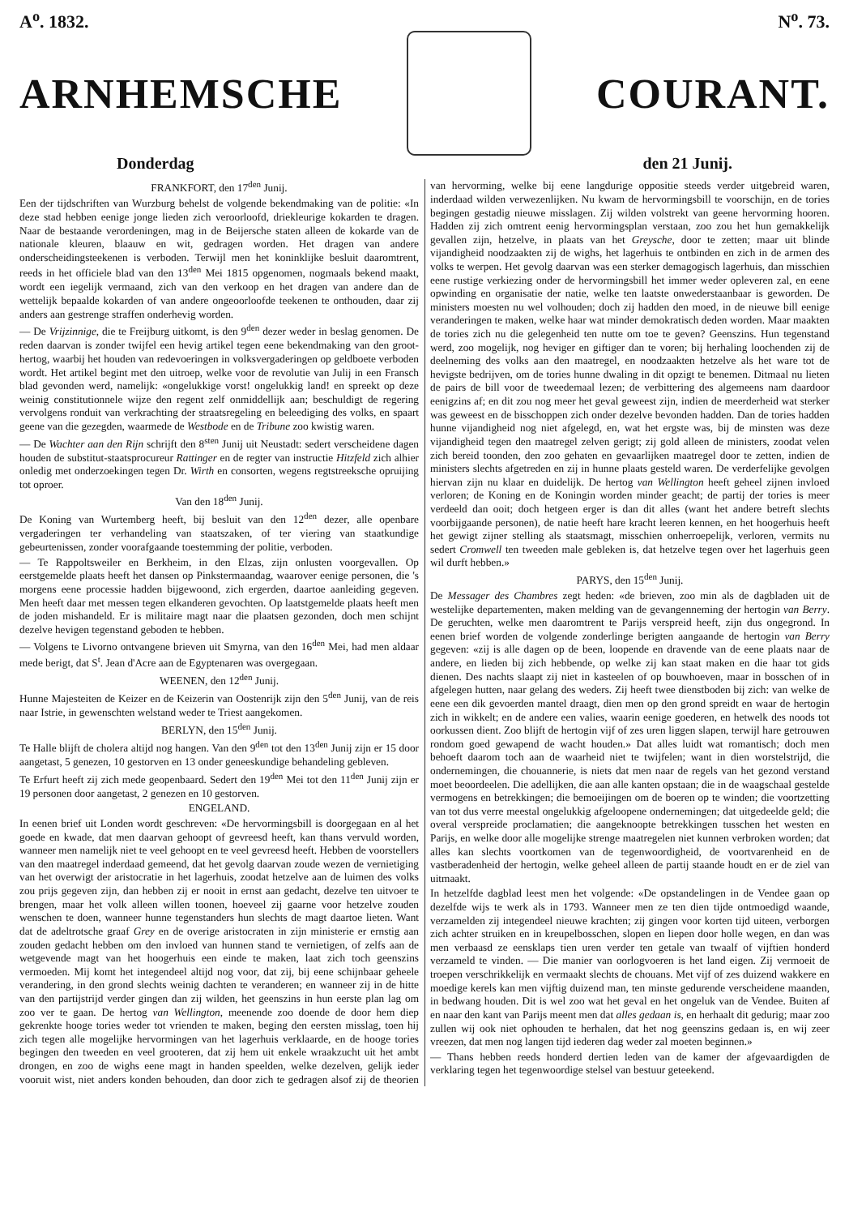A<sup>o</sup>. 1832. N<sup>o</sup>. 73.
ARNHEMSCHE COURANT.
Donderdag den 21 Junij.
FRANKFORT, den 17<sup>den</sup> Junij.
Een der tijdschriften van Wurzburg behelst de volgende bekendmaking van de politie: «In deze stad hebben eenige jonge lieden zich veroorloofd, driekleurige kokarden te dragen. Naar de bestaande verordeningen, mag in de Beijersche staten alleen de kokarde van de nationale kleuren, blaauw en wit, gedragen worden. Het dragen van andere onderscheidingsteekenen is verboden. Terwijl men het koninklijke besluit daaromtrent, reeds in het officiele blad van den 13<sup>den</sup> Mei 1815 opgenomen, nogmaals bekend maakt, wordt een iegelijk vermaand, zich van den verkoop en het dragen van andere dan de wettelijk bepaalde kokarden of van andere ongeoorloofde teekenen te onthouden, daar zij anders aan gestrenge straffen onderhevig worden.
— De Vrijzinnige, die te Freijburg uitkomt, is den 9<sup>den</sup> dezer weder in beslag genomen. De reden daarvan is zonder twijfel een hevig artikel tegen eene bekendmaking van den groot-hertog, waarbij het houden van redevoeringen in volksvergaderingen op geldboete verboden wordt. Het artikel begint met den uitroep, welke voor de revolutie van Julij in een Fransch blad gevonden werd, namelijk: «ongelukkige vorst! ongelukkig land! en spreekt op deze weinig constitutionnele wijze den regent zelf onmiddellijk aan; beschuldigt de regering vervolgens ronduit van verkrachting der straatsregeling en beleediging des volks, en spaart geene van die gezegden, waarmede de Westbode en de Tribune zoo kwistig waren.
— De Wachter aan den Rijn schrijft den 8<sup>sten</sup> Junij uit Neustadt: sedert verscheidene dagen houden de substitut-staatsprocureur Rattinger en de regter van instructie Hitzfeld zich alhier onledig met onderzoekingen tegen Dr. Wirth en consorten, wegens regtstreeksche opruijing tot oproer.
Van den 18<sup>den</sup> Junij.
De Koning van Wurtemberg heeft, bij besluit van den 12<sup>den</sup> dezer, alle openbare vergaderingen ter verhandeling van staatszaken, of ter viering van staatkundige gebeurtenissen, zonder voorafgaande toestemming der politie, verboden.
— Te Rappoltsweiler en Berkheim, in den Elzas, zijn onlusten voorgevallen. Op eerstgemelde plaats heeft het dansen op Pinkstermaandag, waarover eenige personen, die 's morgens eene processie hadden bijgewoond, zich ergerden, daartoe aanleiding gegeven. Men heeft daar met messen tegen elkanderen gevochten. Op laatstgemelde plaats heeft men de joden mishandeld. Er is militaire magt naar die plaatsen gezonden, doch men schijnt dezelve hevigen tegenstand geboden te hebben.
— Volgens te Livorno ontvangene brieven uit Smyrna, van den 16<sup>den</sup> Mei, had men aldaar mede berigt, dat S<sup>t</sup>. Jean d'Acre aan de Egyptenaren was overgegaan.
WEENEN, den 12<sup>den</sup> Junij.
Hunne Majesteiten de Keizer en de Keizerin van Oostenrijk zijn den 5<sup>den</sup> Junij, van de reis naar Istrie, in gewenschten welstand weder te Triest aangekomen.
BERLYN, den 15<sup>den</sup> Junij.
Te Halle blijft de cholera altijd nog hangen. Van den 9<sup>den</sup> tot den 13<sup>den</sup> Junij zijn er 15 door aangetast, 5 genezen, 10 gestorven en 13 onder geneeskundige behandeling gebleven.
Te Erfurt heeft zij zich mede geopenbaard. Sedert den 19<sup>den</sup> Mei tot den 11<sup>den</sup> Junij zijn er 19 personen door aangetast, 2 genezen en 10 gestorven.
ENGELAND.
In eenen brief uit Londen wordt geschreven: «De hervormingsbill is doorgegaan en al het goede en kwade, dat men daarvan gehoopt of gevreesd heeft, kan thans vervuld worden, wanneer men namelijk niet te veel gehoopt en te veel gevreesd heeft. Hebben de voorstellers van den maatregel inderdaad gemeend, dat het gevolg daarvan zoude wezen de vernietiging van het overwigt der aristocratie in het lagerhuis, zoodat hetzelve aan de luimen des volks zou prijs gegeven zijn, dan hebben zij er nooit in ernst aan gedacht, dezelve ten uitvoer te brengen, maar het volk alleen willen toonen, hoeveel zij gaarne voor hetzelve zouden wenschen te doen, wanneer hunne tegenstanders hun slechts de magt daartoe lieten. Want dat de adeltrotsche graaf Grey en de overige aristocraten in zijn ministerie er ernstig aan zouden gedacht hebben om den invloed van hunnen stand te vernietigen, of zelfs aan de wetgevende magt van het hoogerhuis een einde te maken, laat zich toch geenszins vermoeden. Mij komt het integendeel altijd nog voor, dat zij, bij eene schijnbaar geheele verandering, in den grond slechts weinig dachten te veranderen; en wanneer zij in de hitte van den partijstrijd verder gingen dan zij wilden, het geenszins in hun eerste plan lag om zoo ver te gaan. De hertog van Wellington, meenende zoo doende de door hem diep gekrenkte hooge tories weder tot vrienden te maken, beging den eersten misslag, toen hij zich tegen alle mogelijke hervormingen van het lagerhuis verklaarde, en de hooge tories begingen den tweeden en veel grooteren, dat zij hem uit enkele wraakzucht uit het ambt drongen, en zoo de wighs eene magt in handen speelden, welke dezelven, gelijk ieder vooruit wist, niet anders konden behouden, dan door zich te gedragen alsof zij de theorien van hervorming, welke bij eene langdurige oppositie steeds verder uitgebreid waren, inderdaad wilden verwezenlijken. Nu kwam de hervormingsbill te voorschijn, en de tories begingen gestadig nieuwe misslagen. Zij wilden volstrekt van geene hervorming hooren. Hadden zij zich omtrent eenig hervormingsplan verstaan, zoo zou het hun gemakkelijk gevallen zijn, hetzelve, in plaats van het Greysche, door te zetten; maar uit blinde vijandigheid noodzaakten zij de wighs, het lagerhuis te ontbinden en zich in de armen des volks te werpen. Het gevolg daarvan was een sterker demagogisch lagerhuis, dan misschien eene rustige verkiezing onder de hervormingsbill het immer weder opleveren zal, en eene opwinding en organisatie der natie, welke ten laatste onwederstaanbaar is geworden. De ministers moesten nu wel volhouden; doch zij hadden den moed, in de nieuwe bill eenige veranderingen te maken, welke haar wat minder demokratisch deden worden. Maar maakten de tories zich nu die gelegenheid ten nutte om toe te geven? Geenszins. Hun tegenstand werd, zoo mogelijk, nog heviger en giftiger dan te voren; bij herhaling loochenden zij de deelneming des volks aan den maatregel, en noodzaakten hetzelve als het ware tot de hevigste bedrijven, om de tories hunne dwaling in dit opzigt te benemen. Ditmaal nu lieten de pairs de bill voor de tweedemaal lezen; de verbittering des algemeens nam daardoor eenigzins af; en dit zou nog meer het geval geweest zijn, indien de meerderheid wat sterker was geweest en de bisschoppen zich onder dezelve bevonden hadden. Dan de tories hadden hunne vijandigheid nog niet afgelegd, en, wat het ergste was, bij de minsten was deze vijandigheid tegen den maatregel zelven gerigt; zij gold alleen de ministers, zoodat velen zich bereid toonden, den zoo gehaten en gevaarlijken maatregel door te zetten, indien de ministers slechts afgetreden en zij in hunne plaats gesteld waren. De verderfelijke gevolgen hiervan zijn nu klaar en duidelijk. De hertog van Wellington heeft geheel zijnen invloed verloren; de Koning en de Koningin worden minder geacht; de partij der tories is meer verdeeld dan ooit; doch hetgeen erger is dan dit alles (want het andere betreft slechts voorbijgaande personen), de natie heeft hare kracht leeren kennen, en het hoogerhuis heeft het gewigt zijner stelling als staatsmagt, misschien onherroepelijk, verloren, vermits nu sedert Cromwell ten tweeden male gebleken is, dat hetzelve tegen over het lagerhuis geen wil durft hebben.»
PARYS, den 15<sup>den</sup> Junij.
De Messager des Chambres zegt heden: «de brieven, zoo min als de dagbladen uit de westelijke departementen, maken melding van de gevangenneming der hertogin van Berry. De geruchten, welke men daaromtrent te Parijs verspreid heeft, zijn dus ongegrond. In eenen brief worden de volgende zonderlinge berigten aangaande de hertogin van Berry gegeven: «zij is alle dagen op de been, loopende en dravende van de eene plaats naar de andere, en lieden bij zich hebbende, op welke zij kan staat maken en die haar tot gids dienen. Des nachts slaapt zij niet in kasteelen of op bouwhoeven, maar in bosschen of in afgelegen hutten, naar gelang des weders. Zij heeft twee dienstboden bij zich: van welke de eene een dik gevoerden mantel draagt, dien men op den grond spreidt en waar de hertogin zich in wikkelt; en de andere een valies, waarin eenige goederen, en hetwelk des noods tot oorkussen dient. Zoo blijft de hertogin vijf of zes uren liggen slapen, terwijl hare getrouwen rondom goed gewapend de wacht houden.» Dat alles luidt wat romantisch; doch men behoeft daarom toch aan de waarheid niet te twijfelen; want in dien worstelstrijd, die ondernemingen, die chouannerie, is niets dat men naar de regels van het gezond verstand moet beoordeelen. Die adellijken, die aan alle kanten opstaan; die in de waagschaal gestelde vermogens en betrekkingen; die bemoeijingen om de boeren op te winden; die voortzetting van tot dus verre meestal ongelukkig afgeloopene ondernemingen; dat uitgedeelde geld; die overal verspreide proclamatien; die aangeknoopte betrekkingen tusschen het westen en Parijs, en welke door alle mogelijke strenge maatregelen niet kunnen verbroken worden; dat alles kan slechts voortkomen van de tegenwoordigheid, de voortvarenheid en de vastberadenheid der hertogin, welke geheel alleen de partij staande houdt en er de ziel van uitmaakt.
In hetzelfde dagblad leest men het volgende: «De opstandelingen in de Vendee gaan op dezelfde wijs te werk als in 1793. Wanneer men ze ten dien tijde ontmoedigd waande, verzamelden zij integendeel nieuwe krachten; zij gingen voor korten tijd uiteen, verborgen zich achter struiken en in kreupelbosschen, slopen en liepen door holle wegen, en dan was men verbaasd ze eensklaps tien uren verder ten getale van twaalf of vijftien honderd verzameld te vinden. — Die manier van oorlogvoeren is het land eigen. Zij vermoeit de troepen verschrikkelijk en vermaakt slechts de chouans. Met vijf of zes duizend wakkere en moedige kerels kan men vijftig duizend man, ten minste gedurende verscheidene maanden, in bedwang houden. Dit is wel zoo wat het geval en het ongeluk van de Vendee. Buiten af en naar den kant van Parijs meent men dat alles gedaan is, en herhaalt dit gedurig; maar zoo zullen wij ook niet ophouden te herhalen, dat het nog geenszins gedaan is, en wij zeer vreezen, dat men nog langen tijd iederen dag weder zal moeten beginnen.»
— Thans hebben reeds honderd dertien leden van de kamer der afgevaardigden de verklaring tegen het tegenwoordige stelsel van bestuur geteekend.